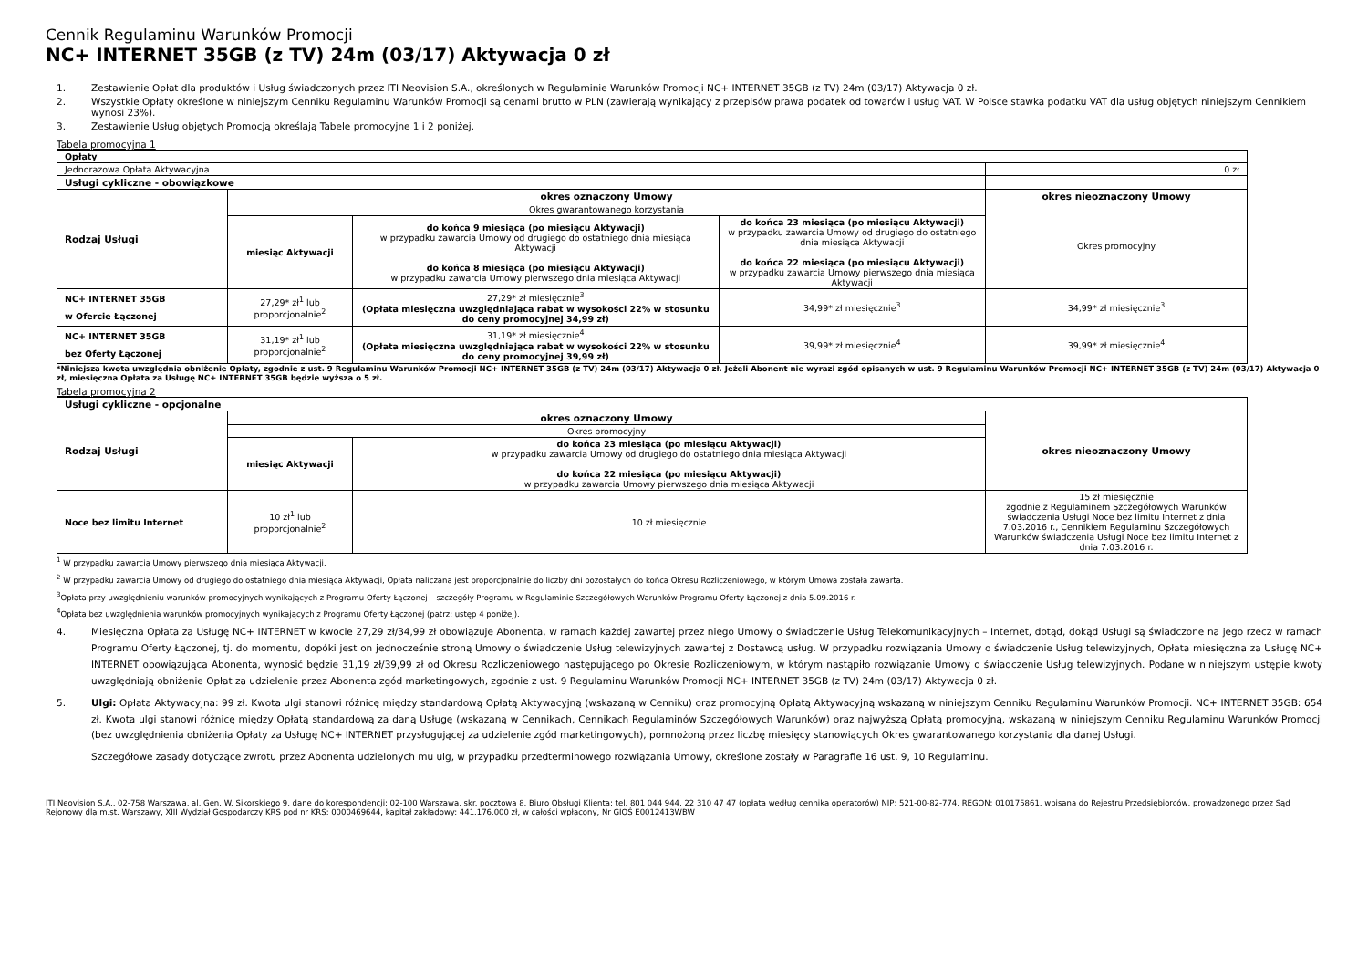Cennik Regulaminu Warunków Promocji
NC+ INTERNET 35GB (z TV) 24m (03/17) Aktywacja 0 zł
1. Zestawienie Opłat dla produktów i Usług świadczonych przez ITI Neovision S.A., określonych w Regulaminie Warunków Promocji NC+ INTERNET 35GB (z TV) 24m (03/17) Aktywacja 0 zł.
2. Wszystkie Opłaty określone w niniejszym Cenniku Regulaminu Warunków Promocji są cenami brutto w PLN (zawierają wynikający z przepisów prawa podatek od towarów i usług VAT. W Polsce stawka podatku VAT dla usług objętych niniejszym Cennikiem wynosi 23%).
3. Zestawienie Usług objętych Promocją określają Tabele promocyjne 1 i 2 poniżej.
Tabela promocyjna 1
| Opłaty | | | | |
| Jednorazowa Opłata Aktywacyjna | | | | 0 zł |
| Usługi cykliczne - obowiązkowe | | | | |
| Rodzaj Usługi | okres oznaczony Umowy | | | okres nieoznaczony Umowy |
| | Okres gwarantowanego korzystania | | | Okres promocyjny |
| | miesiąc Aktywacji | do końca 9 miesiąca (po miesiącu Aktywacji) w przypadku zawarcia Umowy od drugiego do ostatniego dnia miesiąca Aktywacji do końca 8 miesiąca (po miesiącu Aktywacji) w przypadku zawarcia Umowy pierwszego dnia miesiąca Aktywacji | do końca 23 miesiąca (po miesiącu Aktywacji) w przypadku zawarcia Umowy od drugiego do ostatniego dnia miesiąca Aktywacji do końca 22 miesiąca (po miesiącu Aktywacji) w przypadku zawarcia Umowy pierwszego dnia miesiąca Aktywacji | |
| NC+ INTERNET 35GB w Ofercie Łączonej | 27,29* zł<sup>1</sup> lub proporcjonalnie<sup>2</sup> | 27,29* zł miesięcznie<sup>3</sup> (Opłata miesięczna uwzględniająca rabat w wysokości 22% w stosunku do ceny promocyjnej 34,99 zł) | 34,99* zł miesięcznie<sup>3</sup> | 34,99* zł miesięcznie<sup>3</sup> |
| NC+ INTERNET 35GB bez Oferty Łączonej | 31,19* zł<sup>1</sup> lub proporcjonalnie<sup>2</sup> | 31,19* zł miesięcznie<sup>4</sup> (Opłata miesięczna uwzględniająca rabat w wysokości 22% w stosunku do ceny promocyjnej 39,99 zł) | 39,99* zł miesięcznie<sup>4</sup> | 39,99* zł miesięcznie<sup>4</sup> |
*Niniejsza kwota uwzględnia obniżenie Opłaty, zgodnie z ust. 9 Regulaminu Warunków Promocji NC+ INTERNET 35GB (z TV) 24m (03/17) Aktywacja 0 zł. Jeżeli Abonent nie wyrazi zgód opisanych w ust. 9 Regulaminu Warunków Promocji NC+ INTERNET 35GB (z TV) 24m (03/17) Aktywacja 0 zł, miesięczna Opłata za Usługę NC+ INTERNET 35GB będzie wyższa o 5 zł.
Tabela promocyjna 2
| Usługi cykliczne - opcjonalne | | | |
| Rodzaj Usługi | okres oznaczony Umowy | | okres nieoznaczony Umowy |
| | Okres promocyjny | | |
| | miesiąc Aktywacji | do końca 23 miesiąca (po miesiącu Aktywacji) w przypadku zawarcia Umowy od drugiego do ostatniego dnia miesiąca Aktywacji do końca 22 miesiąca (po miesiącu Aktywacji) w przypadku zawarcia Umowy pierwszego dnia miesiąca Aktywacji | |
| Noce bez limitu Internet | 10 zł<sup>1</sup> lub proporcjonalnie<sup>2</sup> | 10 zł miesięcznie | 15 zł miesięcznie zgodnie z Regulaminem Szczegółowych Warunków świadczenia Usługi Noce bez limitu Internet z dnia 7.03.2016 r., Cennikiem Regulaminu Szczegółowych Warunków świadczenia Usługi Noce bez limitu Internet z dnia 7.03.2016 r. |
<sup>1</sup> W przypadku zawarcia Umowy pierwszego dnia miesiąca Aktywacji.
<sup>2</sup> W przypadku zawarcia Umowy od drugiego do ostatniego dnia miesiąca Aktywacji, Opłata naliczana jest proporcjonalnie do liczby dni pozostałych do końca Okresu Rozliczeniowego, w którym Umowa została zawarta.
<sup>3</sup> Opłata przy uwzględnieniu warunków promocyjnych wynikających z Programu Oferty Łączonej – szczegóły Programu w Regulaminie Szczegółowych Warunków Programu Oferty Łączonej z dnia 5.09.2016 r.
<sup>4</sup> Opłata bez uwzględnienia warunków promocyjnych wynikających z Programu Oferty Łączonej (patrz: ustęp 4 poniżej).
4. Miesięczna Opłata za Usługę NC+ INTERNET w kwocie 27,29 zł/34,99 zł obowiązuje Abonenta, w ramach każdej zawartej przez niego Umowy o świadczenie Usług Telekomunikacyjnych – Internet, dotąd, dokąd Usługi są świadczone na jego rzecz w ramach Programu Oferty Łączonej, tj. do momentu, dopóki jest on jednocześnie stroną Umowy o świadczenie Usług telewizyjnych zawartej z Dostawcą usług. W przypadku rozwiązania Umowy o świadczenie Usług telewizyjnych, Opłata miesięczna za Usługę NC+ INTERNET obowiązująca Abonenta, wynosić będzie 31,19 zł/39,99 zł od Okresu Rozliczeniowego następującego po Okresie Rozliczeniowym, w którym nastąpiło rozwiązanie Umowy o świadczenie Usług telewizyjnych. Podane w niniejszym ustępie kwoty uwzględniają obniżenie Opłat za udzielenie przez Abonenta zgód marketingowych, zgodnie z ust. 9 Regulaminu Warunków Promocji NC+ INTERNET 35GB (z TV) 24m (03/17) Aktywacja 0 zł.
5. Ulgi: Opłata Aktywacyjna: 99 zł. Kwota ulgi stanowi różnicę między standardową Opłatą Aktywacyjną (wskazaną w Cenniku) oraz promocyjną Opłatą Aktywacyjną wskazaną w niniejszym Cenniku Regulaminu Warunków Promocji. NC+ INTERNET 35GB: 654 zł. Kwota ulgi stanowi różnicę między Opłatą standardową za daną Usługę (wskazaną w Cennikach, Cennikach Regulaminów Szczegółowych Warunków) oraz najwyższą Opłatą promocyjną, wskazaną w niniejszym Cenniku Regulaminu Warunków Promocji (bez uwzględnienia obniżenia Opłaty za Usługę NC+ INTERNET przysługującej za udzielenie zgód marketingowych), pomnożoną przez liczbę miesięcy stanowiących Okres gwarantowanego korzystania dla danej Usługi.
Szczegółowe zasady dotyczące zwrotu przez Abonenta udzielonych mu ulg, w przypadku przedterminowego rozwiązania Umowy, określone zostały w Paragrafie 16 ust. 9, 10 Regulaminu.
ITI Neovision S.A., 02-758 Warszawa, al. Gen. W. Sikorskiego 9, dane do korespondencji: 02-100 Warszawa, skr. pocztowa 8, Biuro Obsługi Klienta: tel. 801 044 944, 22 310 47 47 (opłata według cennika operatorów) NIP: 521-00-82-774, REGON: 010175861, wpisana do Rejestru Przedsiębiorców, prowadzonego przez Sąd Rejonowy dla m.st. Warszawy, XIII Wydział Gospodarczy KRS pod nr KRS: 0000469644, kapitał zakładowy: 441.176.000 zł, w całości wpłacony, Nr GIOŚ E0012413WBW